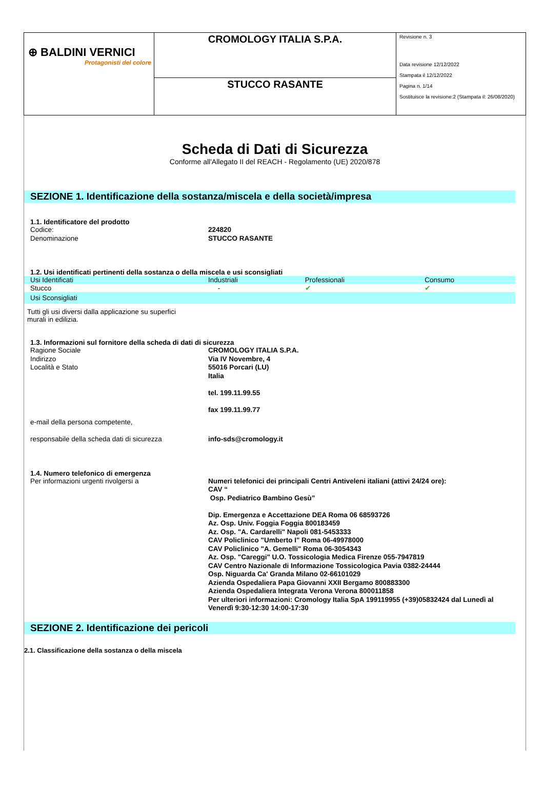| ⊕ BALDINI VERNICI Protagonisti del colore | CROMOLOGY ITALIA S.P.A. | Revisione n. 3 Data revisione 12/12/2022 Stampata il 12/12/2022 Pagina n. 1/14 Sostituisce la revisione:2 (Stampata il: 26/08/2020) |
| | STUCCO RASANTE | |
Scheda di Dati di Sicurezza
Conforme all'Allegato II del REACH - Regolamento (UE) 2020/878
SEZIONE 1. Identificazione della sostanza/miscela e della società/impresa
1.1. Identificatore del prodotto
Codice: 224820
Denominazione STUCCO RASANTE
1.2. Usi identificati pertinenti della sostanza o della miscela e usi sconsigliati
| Usi Identificati | Industriali | Professionali | Consumo |
| Stucco | - | ✔ | ✔ |
| Usi Sconsigliati | | | |
Tutti gli usi diversi dalla applicazione su superfici murali in edilizia.
1.3. Informazioni sul fornitore della scheda di dati di sicurezza
Ragione Sociale CROMOLOGY ITALIA S.P.A.
Indirizzo Via IV Novembre, 4
Località e Stato 55016 Porcari (LU)
Italia
tel. 199.11.99.55
fax 199.11.99.77
e-mail della persona competente,
responsabile della scheda dati di sicurezza
info-sds@cromology.it
1.4. Numero telefonico di emergenza
Per informazioni urgenti rivolgersi a Numeri telefonici dei principali Centri Antiveleni italiani (attivi 24/24 ore):
CAV “
Osp. Pediatrico Bambino Gesù”
Dip. Emergenza e Accettazione DEA Roma 06 68593726
Az. Osp. Univ. Foggia Foggia 800183459
Az. Osp. "A. Cardarelli" Napoli 081-5453333
CAV Policlinico "Umberto I" Roma 06-49978000
CAV Policlinico "A. Gemelli" Roma 06-3054343
Az. Osp. "Careggi" U.O. Tossicologia Medica Firenze 055-7947819
CAV Centro Nazionale di Informazione Tossicologica Pavia 0382-24444
Osp. Niguarda Ca' Granda Milano 02-66101029
Azienda Ospedaliera Papa Giovanni XXII Bergamo 800883300
Azienda Ospedaliera Integrata Verona Verona 800011858
Per ulteriori informazioni: Cromology Italia SpA 199119955 (+39)05832424 dal Lunedì al Venerdì 9:30-12:30 14:00-17:30
SEZIONE 2. Identificazione dei pericoli
2.1. Classificazione della sostanza o della miscela